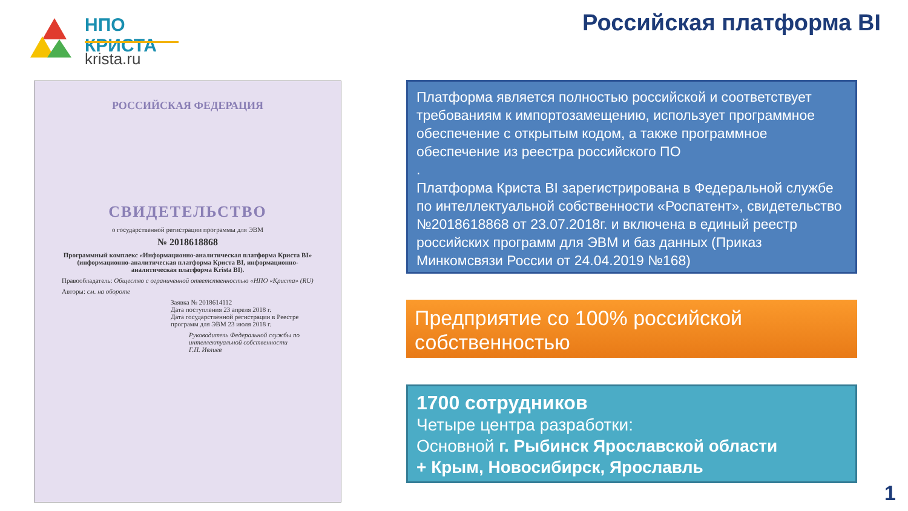НПО КРИСТА
krista.ru
Российская платформа BI
РОССИЙСКАЯ ФЕДЕРАЦИЯ
СВИДЕТЕЛЬСТВО
о государственной регистрации программы для ЭВМ
№ 2018618868
Программный комплекс «Информационно-аналитическая платформа Криста BI» (информационно-аналитическая платформа Криста BI, информационно-аналитическая платформа Krista BI).
Правообладатель: Общество с ограниченной ответственностью «НПО «Криста» (RU)
Авторы: см. на обороте
Заявка № 2018614112
Дата поступления 23 апреля 2018 г.
Дата государственной регистрации в Реестре программ для ЭВМ 23 июля 2018 г.
Руководитель Федеральной службы по интеллектуальной собственности
Г.П. Ивлиев
Платформа является полностью российской и соответствует требованиям к импортозамещению, использует программное обеспечение с открытым кодом, а также программное обеспечение из реестра российского ПО
.
Платформа Криста BI зарегистрирована в Федеральной службе по интеллектуальной собственности «Роспатент», свидетельство №2018618868 от 23.07.2018г. и включена в единый реестр российских программ для ЭВМ и баз данных (Приказ Минкомсвязи России от 24.04.2019 №168)
Предприятие со 100% российской собственностью
1700 сотрудников
Четыре центра разработки:
Основной г. Рыбинск Ярославской области
+ Крым, Новосибирск, Ярославль
1